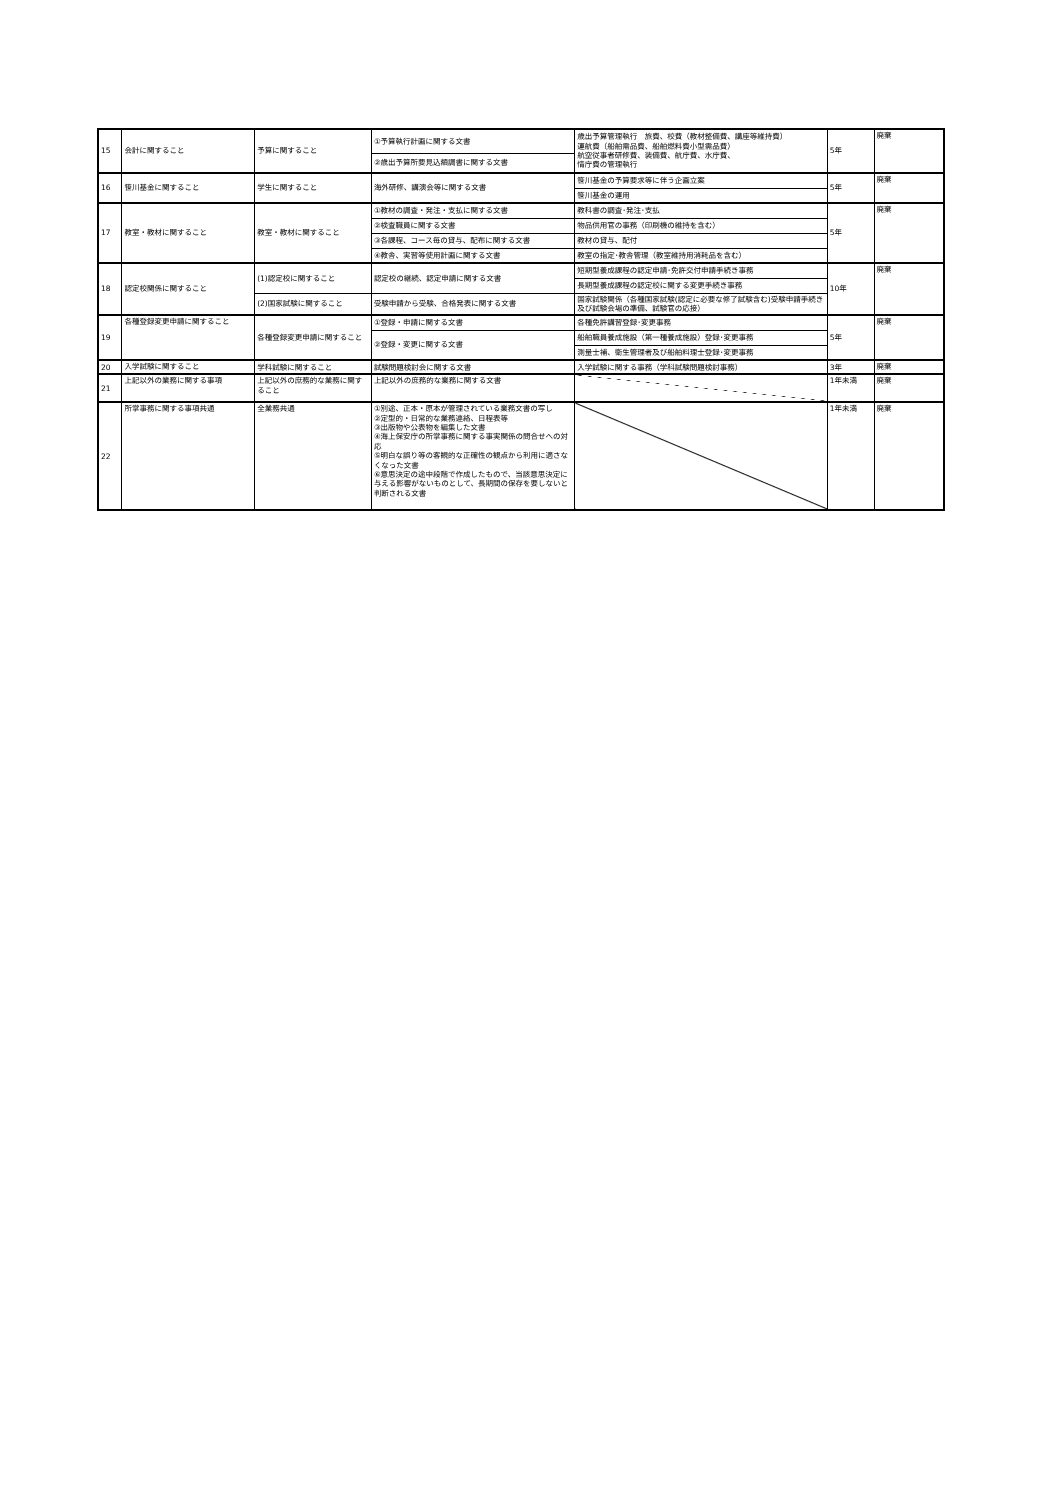| 15 | 会計に関すること | 予算に関すること | ①予算執行計画に関する文書 | 歳出予算管理執行 旅費、校費（教材整備費、講座等維持費） 運航費（船舶需品費、船舶燃料費小型需品費） 航空従事者研修費、装備費、航庁費、水庁費、 情庁費の管理執行 | 5年 | 廃棄 |
| | | | ②歳出予算所要見込額調書に関する文書 | | | |
| 16 | 笹川基金に関すること | 学生に関すること | 海外研修、講演会等に関する文書 | 笹川基金の予算要求等に伴う企画立案 | 5年 | 廃棄 |
| | | | | 笹川基金の運用 | | |
| 17 | 教室・教材に関すること | 教室・教材に関すること | ①教材の調査・発注・支払に関する文書 | 教科書の調査･発注･支払 | 5年 | 廃棄 |
| | | | ②検査職員に関する文書 | 物品供用官の事務（印刷機の維持を含む） | | |
| | | | ③各課程、コース毎の貸与、配布に関する文書 | 教材の貸与、配付 | | |
| | | | ④教舎、実習等使用計画に関する文書 | 教室の指定･教舎管理（教室維持用消耗品を含む） | | |
| 18 | 認定校関係に関すること | (1)認定校に関すること | 認定校の継続、認定申請に関する文書 | 短期型養成課程の認定申請･免許交付申請手続き事務 | 10年 | 廃棄 |
| | | | | 長期型養成課程の認定校に関する変更手続き事務 | | |
| | | (2)国家試験に関すること | 受験申請から受験、合格発表に関する文書 | 国家試験関係（各種国家試験(認定に必要な修了試験含む)受験申請手続き及び試験会場の準備、試験官の応接） | | |
| 19 | 各種登録変更申請に関すること | 各種登録変更申請に関すること | ①登録・申請に関する文書 | 各種免許講習登録･変更事務 | 5年 | 廃棄 |
| | | | ②登録・変更に関する文書 | 船舶職員養成施設（第一種養成施設）登録･変更事務 | | |
| | | | | 測量士補、衛生管理者及び船舶料理士登録･変更事務 | | |
| 20 | 入学試験に関すること | 学科試験に関すること | 試験問題検討会に関する文書 | 入学試験に関する事務（学科試験問題検討事務） | 3年 | 廃棄 |
| 21 | 上記以外の業務に関する事項 | 上記以外の庶務的な業務に関すること | 上記以外の庶務的な業務に関する文書 | | 1年未満 | 廃棄 |
| 22 | 所掌事務に関する事項共通 | 全業務共通 | ①別途、正本・原本が管理されている業務文書の写し ②定型的・日常的な業務連絡、日程表等 ③出版物や公表物を編集した文書 ④海上保安庁の所掌事務に関する事実関係の問合せへの対応 ⑤明白な誤り等の客観的な正確性の観点から利用に適さなくなった文書 ⑥意思決定の途中段階で作成したもので、当該意思決定に与える影響がないものとして、長期間の保存を要しないと判断される文書 | | 1年未満 | 廃棄 |